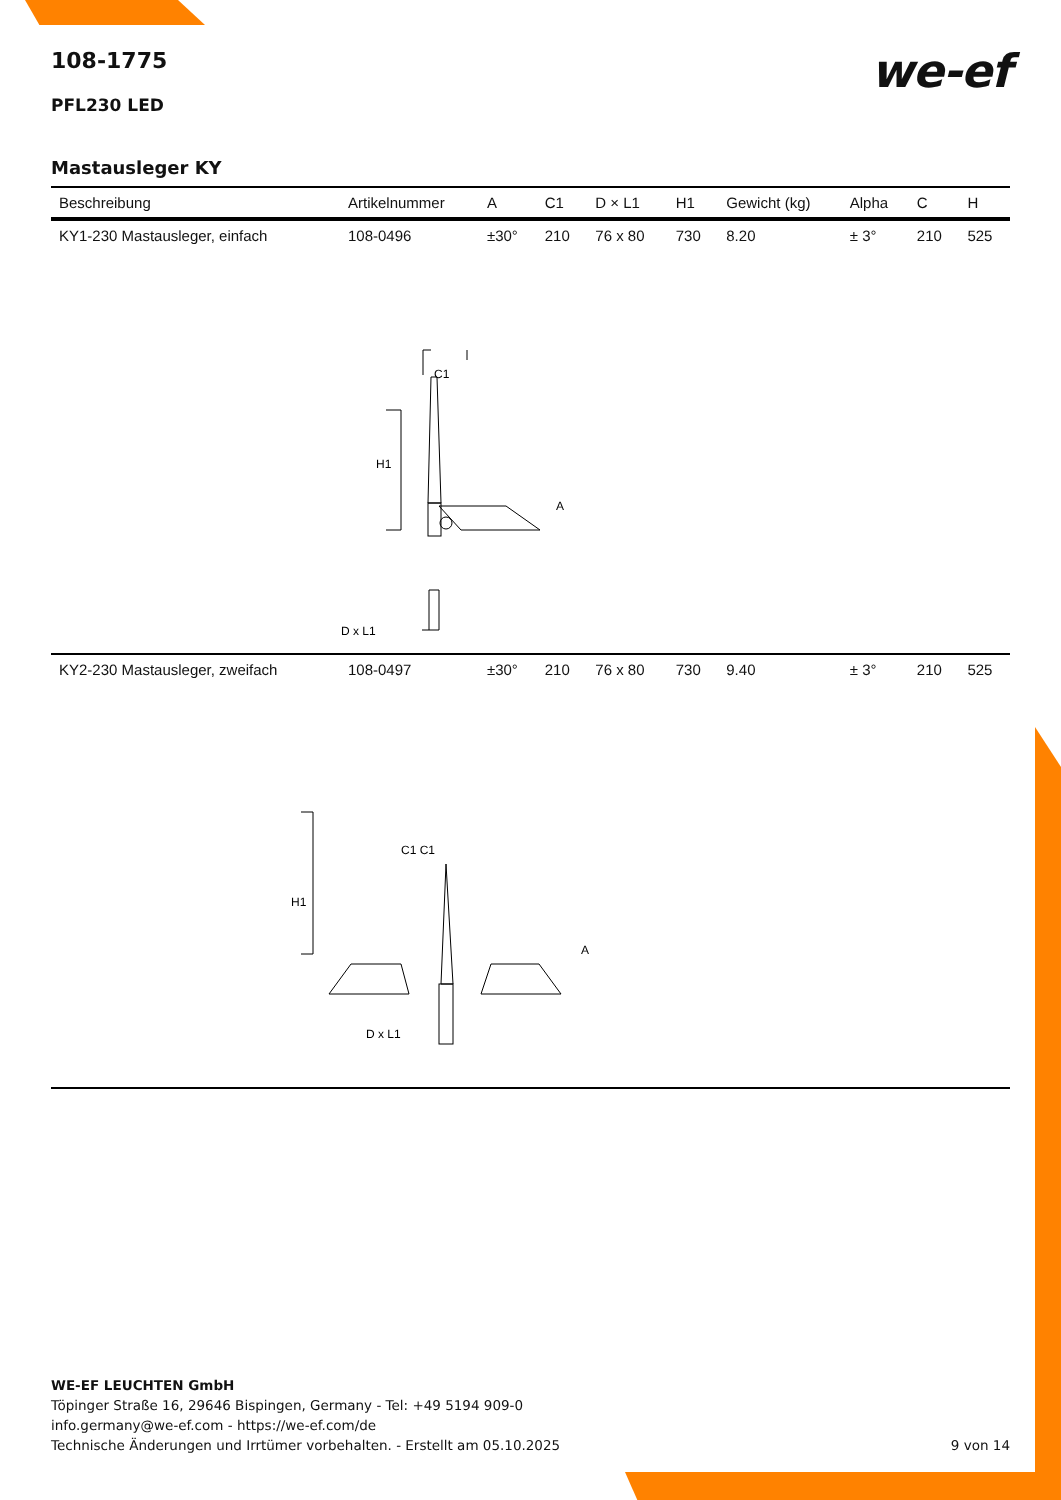we-ef
108-1775
PFL230 LED
Mastausleger KY
| Beschreibung | Artikelnummer | A | C1 | D × L1 | H1 | Gewicht (kg) | Alpha | C | H |
| --- | --- | --- | --- | --- | --- | --- | --- | --- | --- |
| KY1-230 Mastausleger, einfach | 108-0496 | ±30° | 210 | 76 x 80 | 730 | 8.20 | ± 3° | 210 | 525 |
| C1 H1 A D x L1 | | | | | | | | | |
| KY2-230 Mastausleger, zweifach | 108-0497 | ±30° | 210 | 76 x 80 | 730 | 9.40 | ± 3° | 210 | 525 |
| C1 C1 H1 A D x L1 | | | | | | | | | |
WE-EF LEUCHTEN GmbH
Töpinger Straße 16, 29646 Bispingen, Germany - Tel: +49 5194 909-0
info.germany@we-ef.com - https://we-ef.com/de
Technische Änderungen und Irrtümer vorbehalten. - Erstellt am 05.10.2025 9 von 14